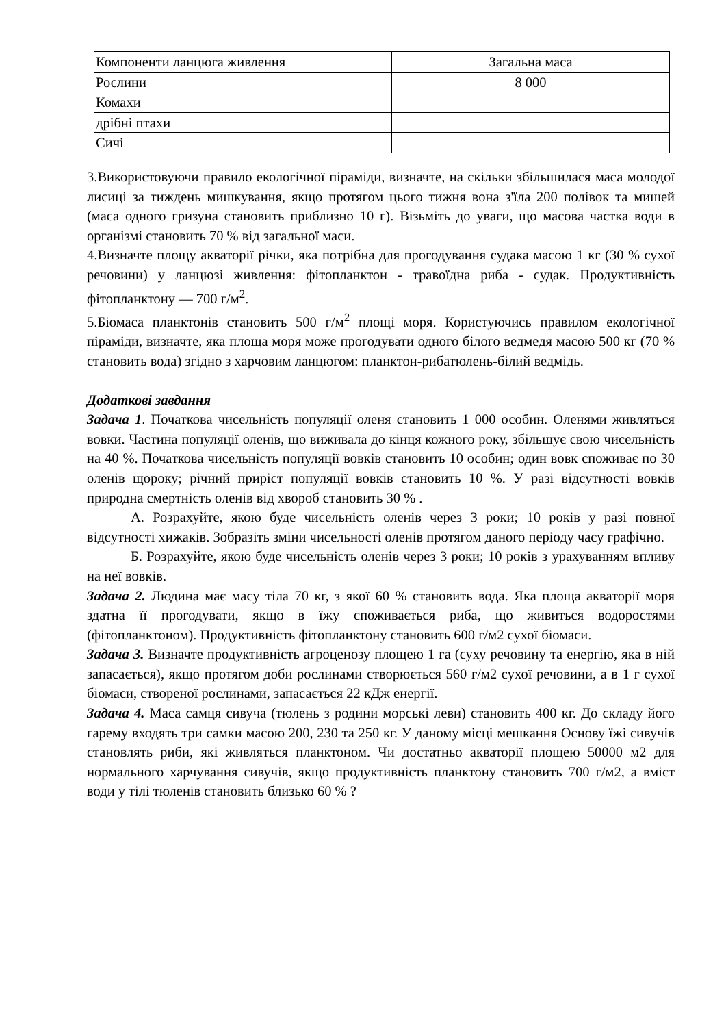| Компоненти ланцюга живлення | Загальна маса |
| Рослини | 8 000 |
| Комахи | |
| дрібні птахи | |
| Сичі | |
3.Використовуючи правило екологічної піраміди, визначте, на скільки збільшилася маса молодої лисиці за тиждень мишкування, якщо протягом цього тижня вона з'їла 200 полівок та мишей (маса одного гризуна становить приблизно 10 г). Візьміть до уваги, що масова частка води в організмі становить 70 % від загальної маси.
4.Визначте площу акваторії річки, яка потрібна для прогодування судака масою 1 кг (30 % сухої речовини) у ланцюзі живлення: фітопланктон - травоїдна риба - судак. Продуктивність фітопланктону — 700 г/м<sup>2</sup>.
5.Біомаса планктонів становить 500 г/м<sup>2</sup> площі моря. Користуючись правилом екологічної піраміди, визначте, яка площа моря може прогодувати одного білого ведмедя масою 500 кг (70 % становить вода) згідно з харчовим ланцюгом: планктон-рибатюлень-білий ведмідь.
Додаткові завдання
Задача 1. Початкова чисельність популяції оленя становить 1 000 особин. Оленями живляться вовки. Частина популяції оленів, що виживала до кінця кожного року, збільшує свою чисельність на 40 %. Початкова чисельність популяції вовків становить 10 особин; один вовк споживає по 30 оленів щороку; річний приріст популяції вовків становить 10 %. У разі відсутності вовків природна смертність оленів від хвороб становить 30 % .
А. Розрахуйте, якою буде чисельність оленів через 3 роки; 10 років у разі повної відсутності хижаків. Зобразіть зміни чисельності оленів протягом даного періоду часу графічно.
Б. Розрахуйте, якою буде чисельність оленів через 3 роки; 10 років з урахуванням впливу на неї вовків.
Задача 2. Людина має масу тіла 70 кг, з якої 60 % становить вода. Яка площа акваторії моря здатна її прогодувати, якщо в їжу споживається риба, що живиться водоростями (фітопланктоном). Продуктивність фітопланктону становить 600 г/м2 сухої біомаси.
Задача 3. Визначте продуктивність агроценозу площею 1 га (суху речовину та енергію, яка в ній запасається), якщо протягом доби рослинами створюється 560 г/м2 сухої речовини, а в 1 г сухої біомаси, створеної рослинами, запасається 22 кДж енергії.
Задача 4. Маса самця сивуча (тюлень з родини морські леви) становить 400 кг. До складу його гарему входять три самки масою 200, 230 та 250 кг. У даному місці мешкання Основу їжі сивучів становлять риби, які живляться планктоном. Чи достатньо акваторії площею 50000 м2 для нормального харчування сивучів, якщо продуктивність планктону становить 700 г/м2, а вміст води у тілі тюленів становить близько 60 % ?